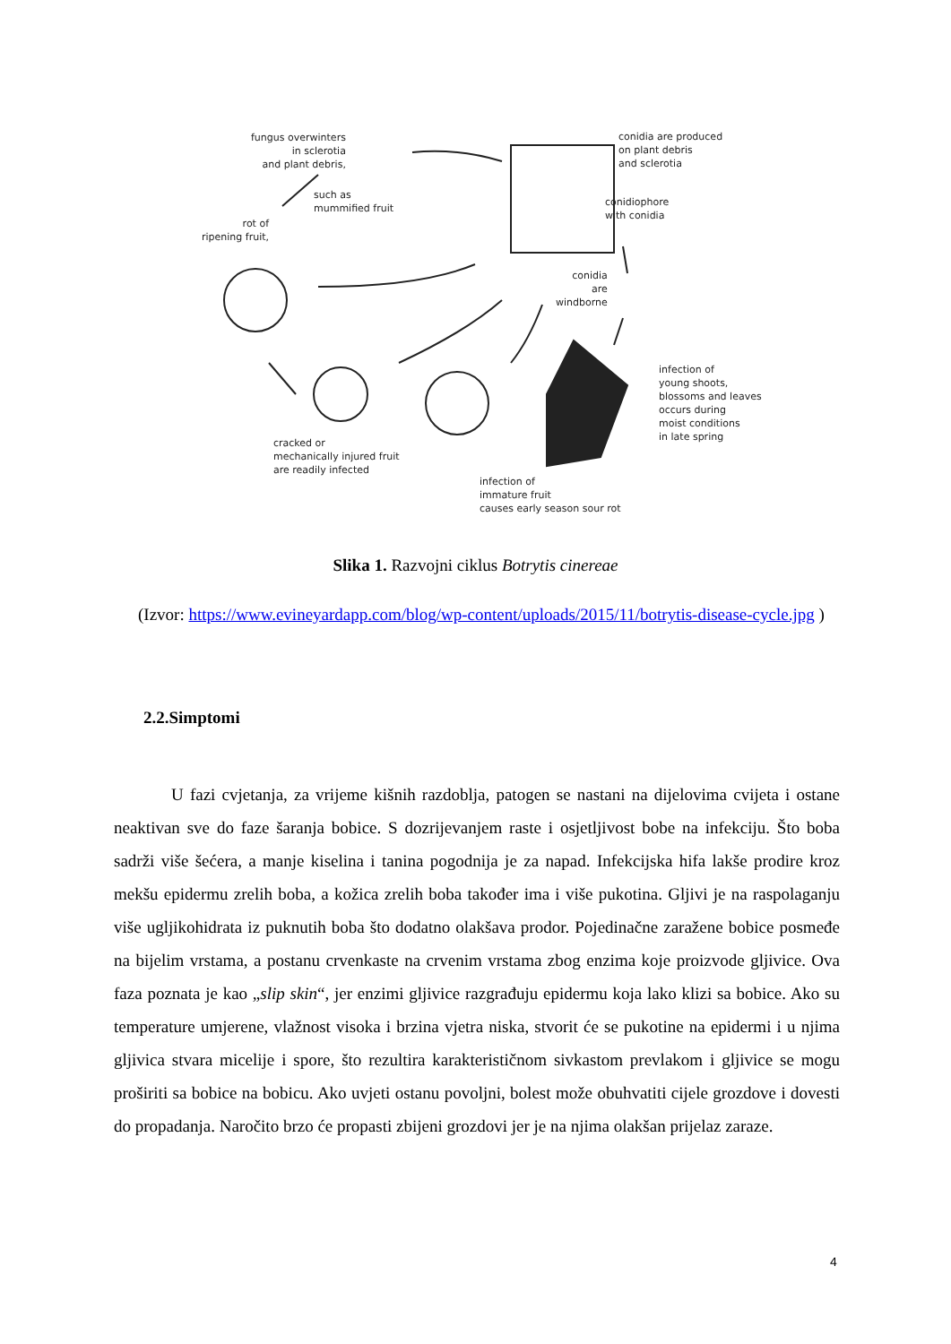fungus overwinters
in sclerotia
and plant debris,
such as
mummified fruit
rot of
ripening fruit,
conidia are produced
on plant debris
and sclerotia
conidiophore
with conidia
conidia
are
windborne
infection of
young shoots,
blossoms and leaves
occurs during
moist conditions
in late spring
cracked or
mechanically injured fruit
are readily infected
infection of
immature fruit
causes early season sour rot
Slika 1. Razvojni ciklus Botrytis cinereae
(Izvor: https://www.evineyardapp.com/blog/wp-content/uploads/2015/11/botrytis-disease-cycle.jpg )
2.2.Simptomi
U fazi cvjetanja, za vrijeme kišnih razdoblja, patogen se nastani na dijelovima cvijeta i ostane neaktivan sve do faze šaranja bobice. S dozrijevanjem raste i osjetljivost bobe na infekciju. Što boba sadrži više šećera, a manje kiselina i tanina pogodnija je za napad. Infekcijska hifa lakše prodire kroz mekšu epidermu zrelih boba, a kožica zrelih boba također ima i više pukotina. Gljivi je na raspolaganju više ugljikohidrata iz puknutih boba što dodatno olakšava prodor. Pojedinačne zaražene bobice posmeđe na bijelim vrstama, a postanu crvenkaste na crvenim vrstama zbog enzima koje proizvode gljivice. Ova faza poznata je kao „slip skin“, jer enzimi gljivice razgrađuju epidermu koja lako klizi sa bobice. Ako su temperature umjerene, vlažnost visoka i brzina vjetra niska, stvorit će se pukotine na epidermi i u njima gljivica stvara micelije i spore, što rezultira karakterističnom sivkastom prevlakom i gljivice se mogu proširiti sa bobice na bobicu. Ako uvjeti ostanu povoljni, bolest može obuhvatiti cijele grozdove i dovesti do propadanja. Naročito brzo će propasti zbijeni grozdovi jer je na njima olakšan prijelaz zaraze.
4